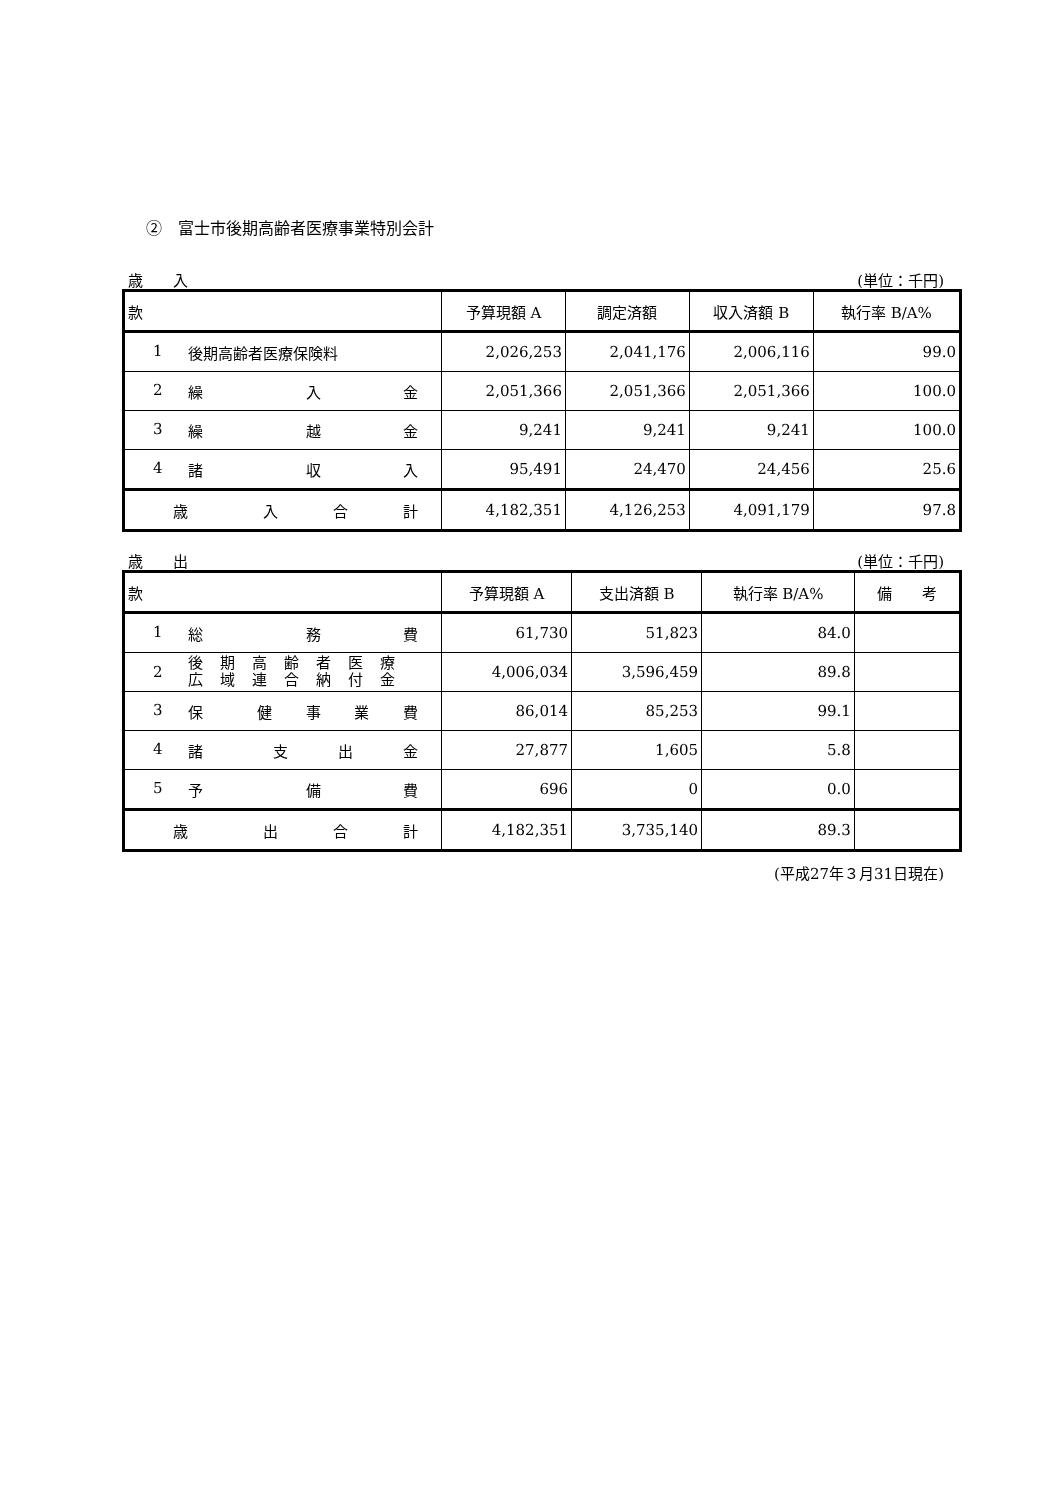②　富士市後期高齢者医療事業特別会計
歳　　入 (単位：千円)
| 款 | 予算現額 A | 調定済額 | 収入済額 B | 執行率 B/A% |
| --- | --- | --- | --- | --- |
| 1 後期高齢者医療保険料 | 2,026,253 | 2,041,176 | 2,006,116 | 99.0 |
| 2 繰 入 金 | 2,051,366 | 2,051,366 | 2,051,366 | 100.0 |
| 3 繰 越 金 | 9,241 | 9,241 | 9,241 | 100.0 |
| 4 諸 収 入 | 95,491 | 24,470 | 24,456 | 25.6 |
| 歳 入 合 計 | 4,182,351 | 4,126,253 | 4,091,179 | 97.8 |
歳　　出 (単位：千円)
| 款 | 予算現額 A | 支出済額 B | 執行率 B/A% | 備 考 |
| --- | --- | --- | --- | --- |
| 1 総 務 費 | 61,730 | 51,823 | 84.0 | |
| 2 後期高齢者医療 広域連合納付金 | 4,006,034 | 3,596,459 | 89.8 | |
| 3 保 健 事 業 費 | 86,014 | 85,253 | 99.1 | |
| 4 諸 支 出 金 | 27,877 | 1,605 | 5.8 | |
| 5 予 備 費 | 696 | 0 | 0.0 | |
| 歳 出 合 計 | 4,182,351 | 3,735,140 | 89.3 | |
(平成27年３月31日現在)